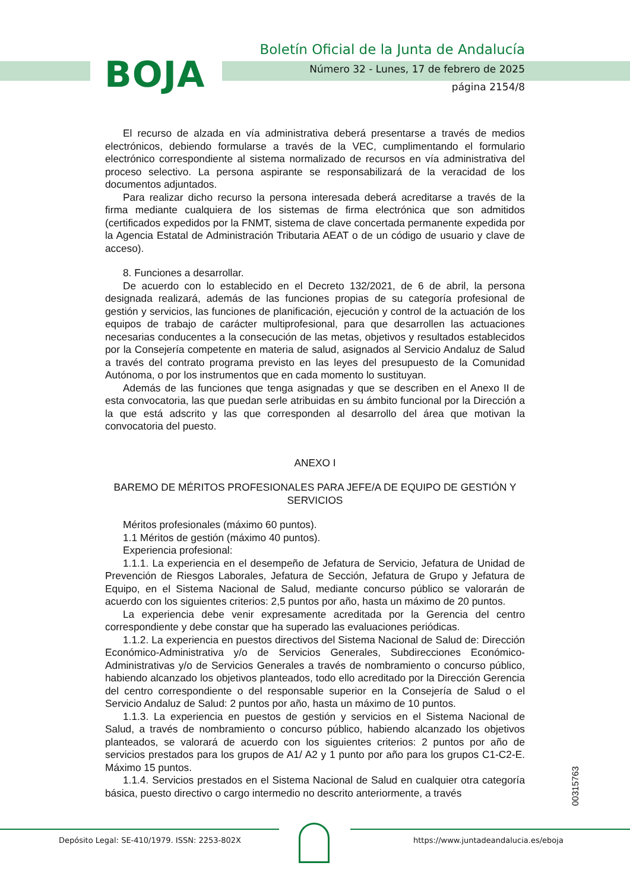BOJA
Boletín Oficial de la Junta de Andalucía
Número 32 - Lunes, 17 de febrero de 2025
página 2154/8
El recurso de alzada en vía administrativa deberá presentarse a través de medios electrónicos, debiendo formularse a través de la VEC, cumplimentando el formulario electrónico correspondiente al sistema normalizado de recursos en vía administrativa del proceso selectivo. La persona aspirante se responsabilizará de la veracidad de los documentos adjuntados.
Para realizar dicho recurso la persona interesada deberá acreditarse a través de la firma mediante cualquiera de los sistemas de firma electrónica que son admitidos (certificados expedidos por la FNMT, sistema de clave concertada permanente expedida por la Agencia Estatal de Administración Tributaria AEAT o de un código de usuario y clave de acceso).
8. Funciones a desarrollar.
De acuerdo con lo establecido en el Decreto 132/2021, de 6 de abril, la persona designada realizará, además de las funciones propias de su categoría profesional de gestión y servicios, las funciones de planificación, ejecución y control de la actuación de los equipos de trabajo de carácter multiprofesional, para que desarrollen las actuaciones necesarias conducentes a la consecución de las metas, objetivos y resultados establecidos por la Consejería competente en materia de salud, asignados al Servicio Andaluz de Salud a través del contrato programa previsto en las leyes del presupuesto de la Comunidad Autónoma, o por los instrumentos que en cada momento lo sustituyan.
Además de las funciones que tenga asignadas y que se describen en el Anexo II de esta convocatoria, las que puedan serle atribuidas en su ámbito funcional por la Dirección a la que está adscrito y las que corresponden al desarrollo del área que motivan la convocatoria del puesto.
ANEXO I
BAREMO DE MÉRITOS PROFESIONALES PARA JEFE/A DE EQUIPO DE GESTIÓN Y SERVICIOS
Méritos profesionales (máximo 60 puntos).
1.1 Méritos de gestión (máximo 40 puntos).
Experiencia profesional:
1.1.1. La experiencia en el desempeño de Jefatura de Servicio, Jefatura de Unidad de Prevención de Riesgos Laborales, Jefatura de Sección, Jefatura de Grupo y Jefatura de Equipo, en el Sistema Nacional de Salud, mediante concurso público se valorarán de acuerdo con los siguientes criterios: 2,5 puntos por año, hasta un máximo de 20 puntos.
La experiencia debe venir expresamente acreditada por la Gerencia del centro correspondiente y debe constar que ha superado las evaluaciones periódicas.
1.1.2. La experiencia en puestos directivos del Sistema Nacional de Salud de: Dirección Económico-Administrativa y/o de Servicios Generales, Subdirecciones Económico-Administrativas y/o de Servicios Generales a través de nombramiento o concurso público, habiendo alcanzado los objetivos planteados, todo ello acreditado por la Dirección Gerencia del centro correspondiente o del responsable superior en la Consejería de Salud o el Servicio Andaluz de Salud: 2 puntos por año, hasta un máximo de 10 puntos.
1.1.3. La experiencia en puestos de gestión y servicios en el Sistema Nacional de Salud, a través de nombramiento o concurso público, habiendo alcanzado los objetivos planteados, se valorará de acuerdo con los siguientes criterios: 2 puntos por año de servicios prestados para los grupos de A1/ A2 y 1 punto por año para los grupos C1-C2-E. Máximo 15 puntos.
1.1.4. Servicios prestados en el Sistema Nacional de Salud en cualquier otra categoría básica, puesto directivo o cargo intermedio no descrito anteriormente, a través
00315763
Depósito Legal: SE-410/1979. ISSN: 2253-802X
https://www.juntadeandalucia.es/eboja